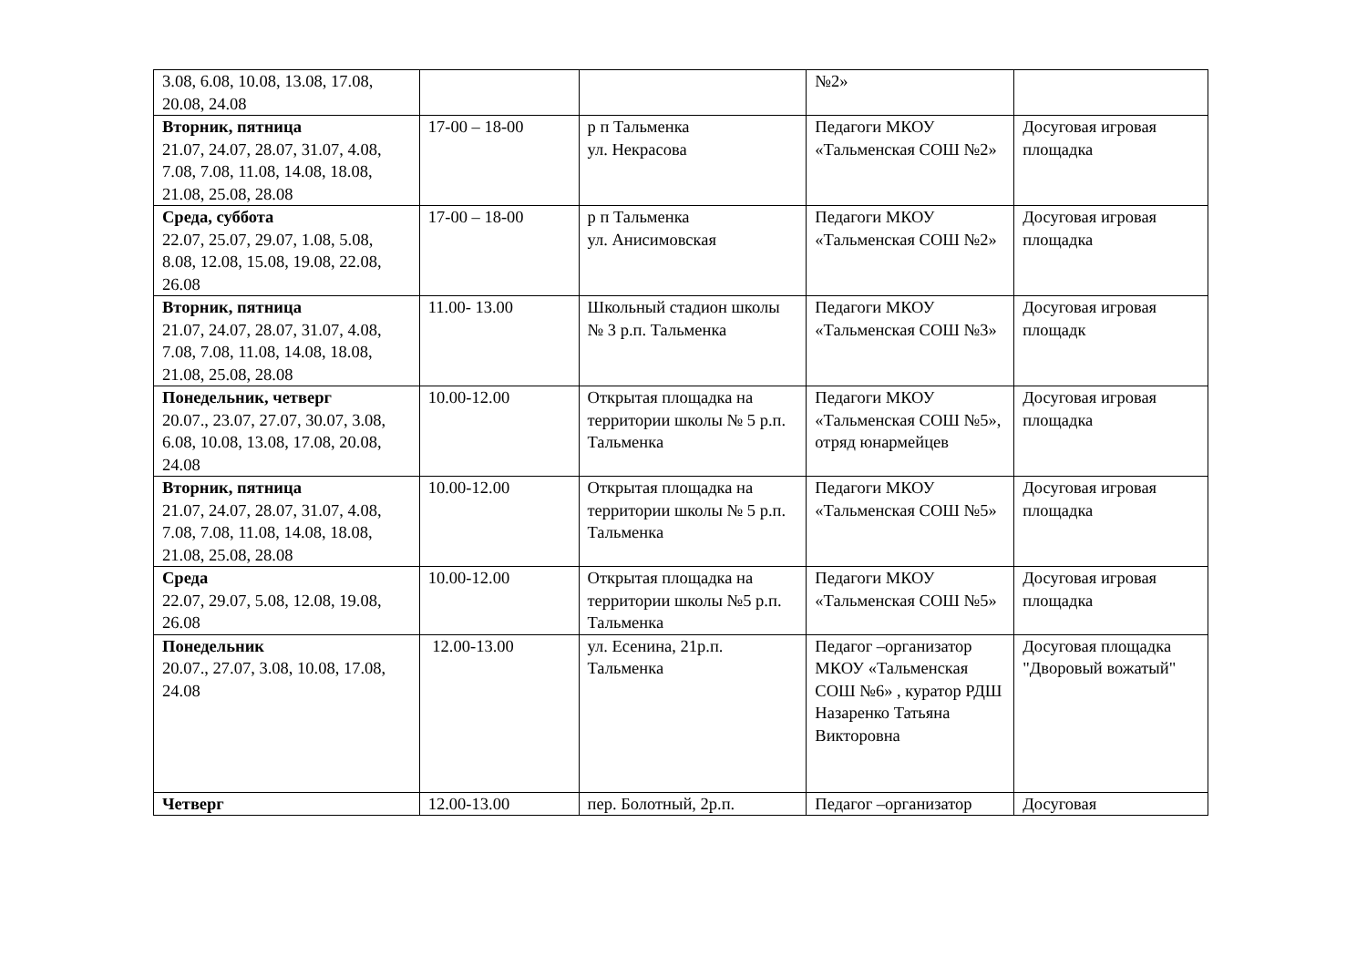| 3.08, 6.08, 10.08, 13.08, 17.08, 20.08, 24.08 | | | №2» | |
| Вторник, пятница 21.07, 24.07, 28.07, 31.07, 4.08, 7.08, 7.08, 11.08, 14.08, 18.08, 21.08, 25.08, 28.08 | 17-00 – 18-00 | р п Тальменка ул. Некрасова | Педагоги МКОУ «Тальменская СОШ №2» | Досуговая игровая площадка |
| Среда, суббота 22.07, 25.07, 29.07, 1.08, 5.08, 8.08, 12.08, 15.08, 19.08, 22.08, 26.08 | 17-00 – 18-00 | р п Тальменка ул. Анисимовская | Педагоги МКОУ «Тальменская СОШ №2» | Досуговая игровая площадка |
| Вторник, пятница 21.07, 24.07, 28.07, 31.07, 4.08, 7.08, 7.08, 11.08, 14.08, 18.08, 21.08, 25.08, 28.08 | 11.00- 13.00 | Школьный стадион школы № 3 р.п. Тальменка | Педагоги МКОУ «Тальменская СОШ №3» | Досуговая игровая площадк |
| Понедельник, четверг 20.07., 23.07, 27.07, 30.07, 3.08, 6.08, 10.08, 13.08, 17.08, 20.08, 24.08 | 10.00-12.00 | Открытая площадка на территории школы № 5 р.п. Тальменка | Педагоги МКОУ «Тальменская СОШ №5», отряд юнармейцев | Досуговая игровая площадка |
| Вторник, пятница 21.07, 24.07, 28.07, 31.07, 4.08, 7.08, 7.08, 11.08, 14.08, 18.08, 21.08, 25.08, 28.08 | 10.00-12.00 | Открытая площадка на территории школы № 5 р.п. Тальменка | Педагоги МКОУ «Тальменская СОШ №5» | Досуговая игровая площадка |
| Среда 22.07, 29.07, 5.08, 12.08, 19.08, 26.08 | 10.00-12.00 | Открытая площадка на территории школы №5 р.п. Тальменка | Педагоги МКОУ «Тальменская СОШ №5» | Досуговая игровая площадка |
| Понедельник 20.07., 27.07, 3.08, 10.08, 17.08, 24.08 | 12.00-13.00 | ул. Есенина, 21р.п. Тальменка | Педагог –организатор МКОУ «Тальменская СОШ №6» , куратор РДШ Назаренко Татьяна Викторовна | Досуговая площадка "Дворовый вожатый" |
| Четверг | 12.00-13.00 | пер. Болотный, 2р.п. | Педагог –организатор | Досуговая |